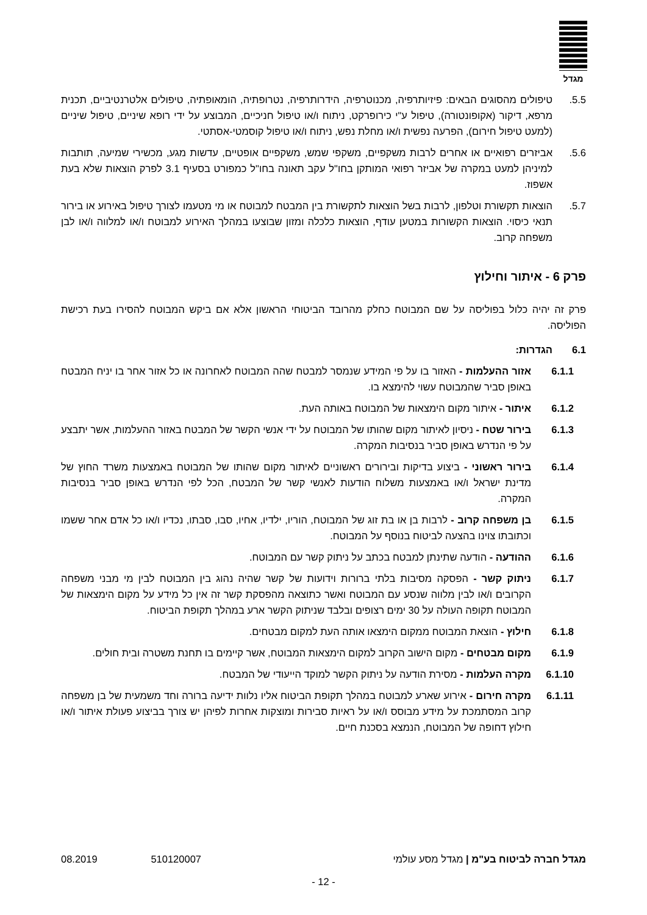מגדל
5.5. טיפולים מהסוגים הבאים: פיזיותרפיה, מכנוטרפיה, הידרותרפיה, נטרופתיה, הומאופתיה, טיפולים אלטרנטיביים, תכנית מרפא, דיקור (אקופונטורה), טיפול ע"י כירופרקט, ניתוח ו/או טיפול חניכיים, המבוצע על ידי רופא שיניים, טיפול שיניים (למעט טיפול חירום), הפרעה נפשית ו/או מחלת נפש, ניתוח ו/או טיפול קוסמטי-אסתטי.
5.6. אביזרים רפואיים או אחרים לרבות משקפיים, משקפי שמש, משקפיים אופטיים, עדשות מגע, מכשירי שמיעה, תותבות למיניהן למעט במקרה של אביזר רפואי המותקן בחו"ל עקב תאונה בחו"ל כמפורט בסעיף 3.1 לפרק הוצאות שלא בעת אשפוז.
5.7. הוצאות תקשורת וטלפון, לרבות בשל הוצאות לתקשורת בין המבטח למבוטח או מי מטעמו לצורך טיפול באירוע או בירור תנאי כיסוי. הוצאות הקשורות במטען עודף, הוצאות כלכלה ומזון שבוצעו במהלך האירוע למבוטח ו/או למלווה ו/או לבן משפחה קרוב.
פרק 6 - איתור וחילוץ
פרק זה יהיה כלול בפוליסה על שם המבוטח כחלק מהרובד הביטוחי הראשון אלא אם ביקש המבוטח להסירו בעת רכישת הפוליסה.
6.1 הגדרות:
6.1.1 אזור ההעלמות - האזור בו על פי המידע שנמסר למבטח שהה המבוטח לאחרונה או כל אזור אחר בו יניח המבטח באופן סביר שהמבוטח עשוי להימצא בו.
6.1.2 איתור - איתור מקום הימצאות של המבוטח באותה העת.
6.1.3 בירור שטח - ניסיון לאיתור מקום שהותו של המבוטח על ידי אנשי הקשר של המבטח באזור ההעלמות, אשר יתבצע על פי הנדרש באופן סביר בנסיבות המקרה.
6.1.4 בירור ראשוני - ביצוע בדיקות ובירורים ראשוניים לאיתור מקום שהותו של המבוטח באמצעות משרד החוץ של מדינת ישראל ו/או באמצעות משלוח הודעות לאנשי קשר של המבטח, הכל לפי הנדרש באופן סביר בנסיבות המקרה.
6.1.5 בן משפחה קרוב - לרבות בן או בת זוג של המבוטח, הוריו, ילדיו, אחיו, סבו, סבתו, נכדיו ו/או כל אדם אחר ששמו וכתובתו צוינו בהצעה לביטוח בנוסף על המבוטח.
6.1.6 ההודעה - הודעה שתינתן למבטח בכתב על ניתוק קשר עם המבוטח.
6.1.7 ניתוק קשר - הפסקה מסיבות בלתי ברורות וידועות של קשר שהיה נהוג בין המבוטח לבין מי מבני משפחה הקרובים ו/או לבין מלווה שנסע עם המבוטח ואשר כתוצאה מהפסקת קשר זה אין כל מידע על מקום הימצאות של המבוטח תקופה העולה על 30 ימים רצופים ובלבד שניתוק הקשר ארע במהלך תקופת הביטוח.
6.1.8 חילוץ - הוצאת המבוטח ממקום הימצאו אותה העת למקום מבטחים.
6.1.9 מקום מבטחים - מקום הישוב הקרוב למקום הימצאות המבוטח, אשר קיימים בו תחנת משטרה ובית חולים.
6.1.10 מקרה העלמות - מסירת הודעה על ניתוק הקשר למוקד הייעודי של המבטח.
6.1.11 מקרה חירום - אירוע שארע למבוטח במהלך תקופת הביטוח אליו נלוות ידיעה ברורה וחד משמעית של בן משפחה קרוב המסתמכת על מידע מבוסס ו/או על ראיות סבירות ומוצקות אחרות לפיהן יש צורך בביצוע פעולת איתור ו/או חילוץ דחופה של המבוטח, הנמצא בסכנת חיים.
מגדל חברה לביטוח בע"מ | מגדל מסע עולמי
08.2019 510120007
- 12 -